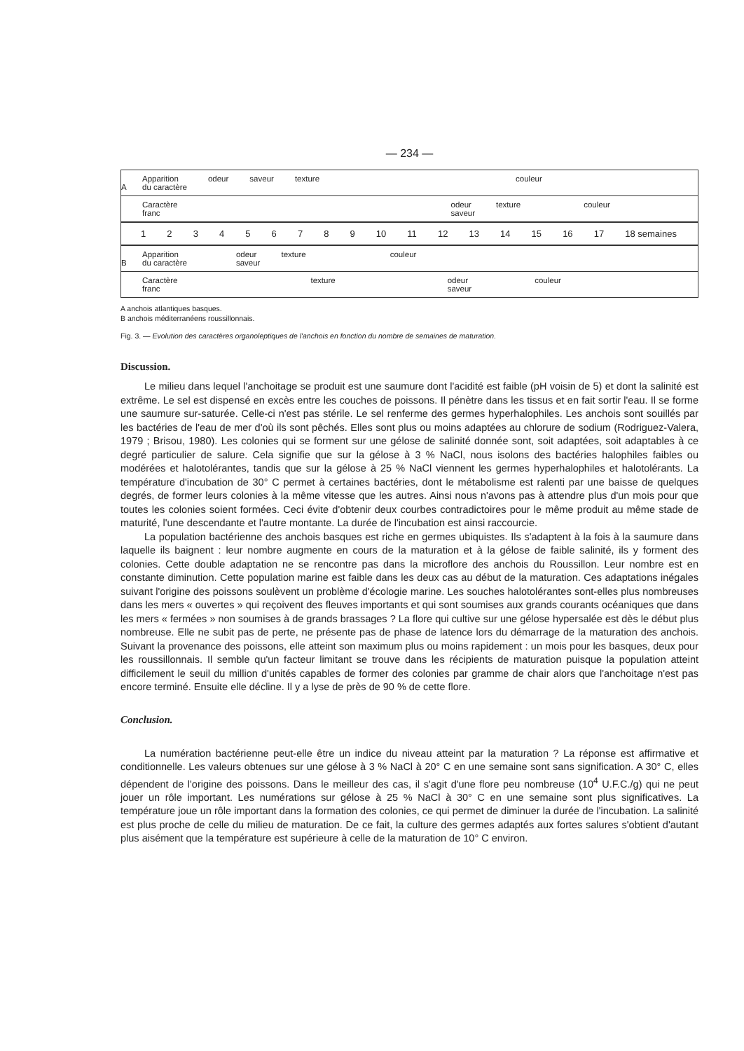— 234 —
A
Apparition
du caractère odeur saveur texture couleur
Caractère
franc odeur
saveur texture couleur
123456789 10 11 12 13 14 15 16 17 18 semaines
B
Apparition
du caractère odeur
saveur texture couleur
Caractère
franc texture odeur
saveur couleur
A anchois atlantiques basques.
B anchois méditerranéens roussillonnais.
Fig. 3. — Evolution des caractères organoleptiques de l'anchois en fonction du nombre de semaines de maturation.
Discussion.
Le milieu dans lequel l'anchoitage se produit est une saumure dont l'acidité est faible (pH voisin de 5) et dont la salinité est extrême. Le sel est dispensé en excès entre les couches de poissons. Il pénètre dans les tissus et en fait sortir l'eau. Il se forme une saumure sur-saturée. Celle-ci n'est pas stérile. Le sel renferme des germes hyperhalophiles. Les anchois sont souillés par les bactéries de l'eau de mer d'où ils sont pêchés. Elles sont plus ou moins adaptées au chlorure de sodium (Rodriguez-Valera, 1979 ; Brisou, 1980). Les colonies qui se forment sur une gélose de salinité donnée sont, soit adaptées, soit adaptables à ce degré particulier de salure. Cela signifie que sur la gélose à 3 % NaCl, nous isolons des bactéries halophiles faibles ou modérées et halotolérantes, tandis que sur la gélose à 25 % NaCl viennent les germes hyperhalophiles et halotolérants. La température d'incubation de 30° C permet à certaines bactéries, dont le métabolisme est ralenti par une baisse de quelques degrés, de former leurs colonies à la même vitesse que les autres. Ainsi nous n'avons pas à attendre plus d'un mois pour que toutes les colonies soient formées. Ceci évite d'obtenir deux courbes contradictoires pour le même produit au même stade de maturité, l'une descendante et l'autre montante. La durée de l'incubation est ainsi raccourcie.
La population bactérienne des anchois basques est riche en germes ubiquistes. Ils s'adaptent à la fois à la saumure dans laquelle ils baignent : leur nombre augmente en cours de la maturation et à la gélose de faible salinité, ils y forment des colonies. Cette double adaptation ne se rencontre pas dans la microflore des anchois du Roussillon. Leur nombre est en constante diminution. Cette population marine est faible dans les deux cas au début de la maturation. Ces adaptations inégales suivant l'origine des poissons soulèvent un problème d'écologie marine. Les souches halotolérantes sont-elles plus nombreuses dans les mers « ouvertes » qui reçoivent des fleuves importants et qui sont soumises aux grands courants océaniques que dans les mers « fermées » non soumises à de grands brassages ? La flore qui cultive sur une gélose hypersalée est dès le début plus nombreuse. Elle ne subit pas de perte, ne présente pas de phase de latence lors du démarrage de la maturation des anchois. Suivant la provenance des poissons, elle atteint son maximum plus ou moins rapidement : un mois pour les basques, deux pour les roussillonnais. Il semble qu'un facteur limitant se trouve dans les récipients de maturation puisque la population atteint difficilement le seuil du million d'unités capables de former des colonies par gramme de chair alors que l'anchoitage n'est pas encore terminé. Ensuite elle décline. Il y a lyse de près de 90 % de cette flore.
Conclusion.
La numération bactérienne peut-elle être un indice du niveau atteint par la maturation ? La réponse est affirmative et conditionnelle. Les valeurs obtenues sur une gélose à 3 % NaCl à 20° C en une semaine sont sans signification. A 30° C, elles dépendent de l'origine des poissons. Dans le meilleur des cas, il s'agit d'une flore peu nombreuse (10<sup>4</sup> U.F.C./g) qui ne peut jouer un rôle important. Les numérations sur gélose à 25 % NaCl à 30° C en une semaine sont plus significatives. La température joue un rôle important dans la formation des colonies, ce qui permet de diminuer la durée de l'incubation. La salinité est plus proche de celle du milieu de maturation. De ce fait, la culture des germes adaptés aux fortes salures s'obtient d'autant plus aisément que la température est supérieure à celle de la maturation de 10° C environ.